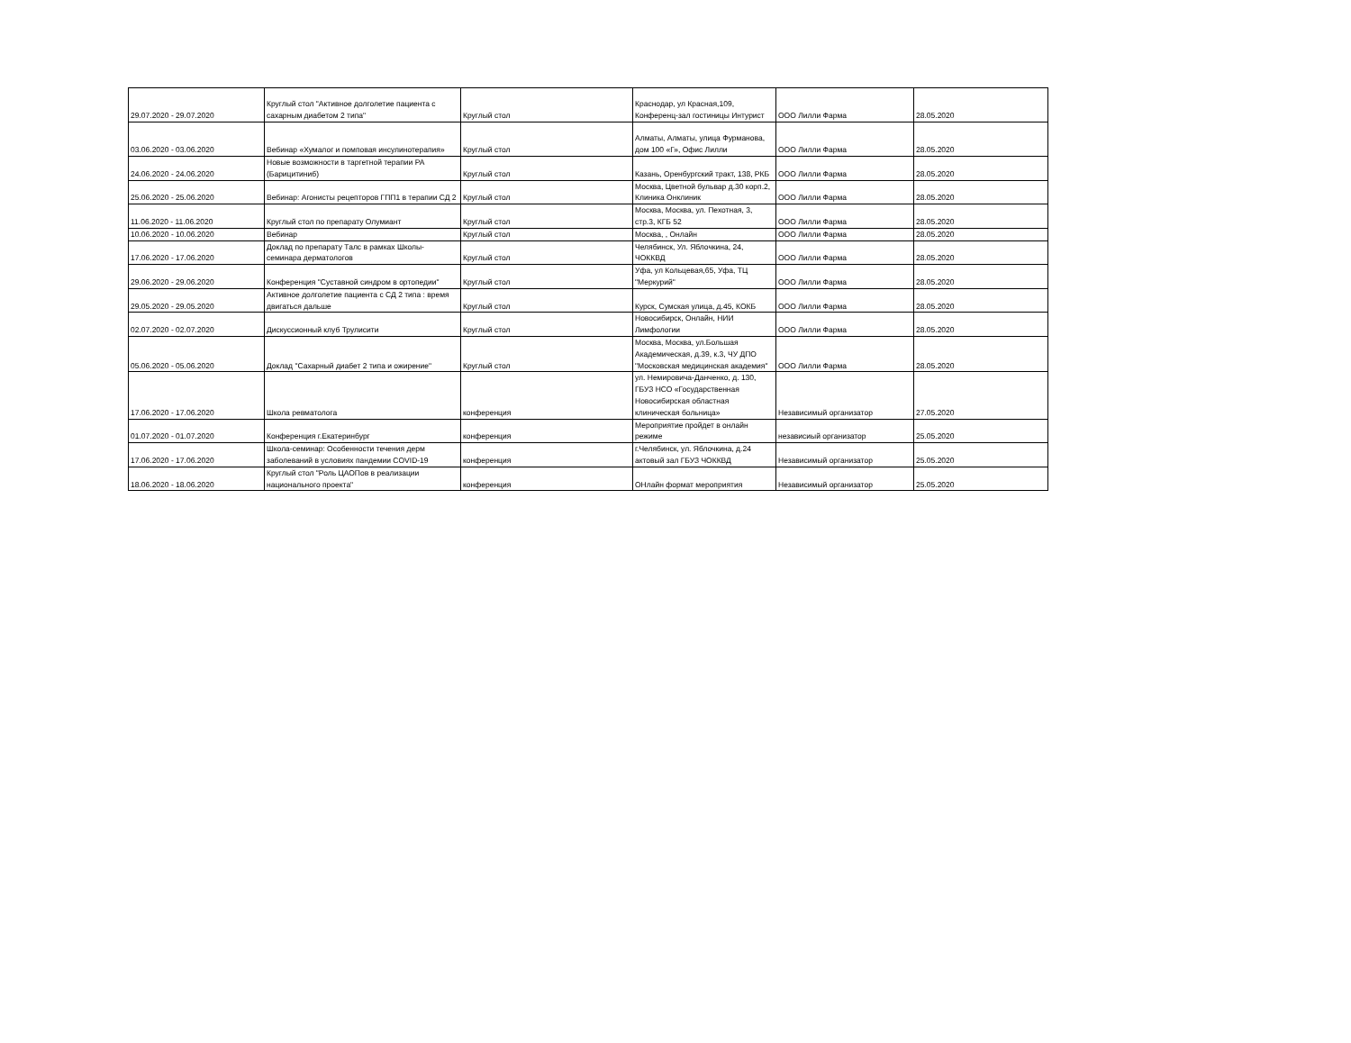| 29.07.2020 - 29.07.2020 | Круглый стол "Активное долголетие пациента с сахарным диабетом 2 типа" | Круглый стол | Краснодар, ул Красная,109, Конференц-зал гостиницы Интурист | ООО Лилли Фарма | 28.05.2020 |
| 03.06.2020 - 03.06.2020 | Вебинар «Хумалог и помповая инсулинотерапия» | Круглый стол | Алматы, Алматы, улица Фурманова, дом 100 «Г», Офис Лилли | ООО Лилли Фарма | 28.05.2020 |
| 24.06.2020 - 24.06.2020 | Новые возможности в таргетной терапии РА (Барицитиниб) | Круглый стол | Казань, Оренбургский тракт, 138, РКБ | ООО Лилли Фарма | 28.05.2020 |
| 25.06.2020 - 25.06.2020 | Вебинар: Агонисты рецепторов ГПП1 в терапии СД 2 | Круглый стол | Москва, Цветной бульвар д.30 корп.2, Клиника Онклиник | ООО Лилли Фарма | 28.05.2020 |
| 11.06.2020 - 11.06.2020 | Круглый стол по препарату Олумиант | Круглый стол | Москва, Москва, ул. Пехотная, 3, стр.3, КГБ 52 | ООО Лилли Фарма | 28.05.2020 |
| 10.06.2020 - 10.06.2020 | Вебинар | Круглый стол | Москва, , Онлайн | ООО Лилли Фарма | 28.05.2020 |
| 17.06.2020 - 17.06.2020 | Доклад по препарату Талс в рамках Школы-семинара дерматологов | Круглый стол | Челябинск, Ул. Яблочкина, 24, ЧОККВД | ООО Лилли Фарма | 28.05.2020 |
| 29.06.2020 - 29.06.2020 | Конференция "Суставной синдром в ортопедии" | Круглый стол | Уфа, ул Кольцевая,65, Уфа, ТЦ "Меркурий" | ООО Лилли Фарма | 28.05.2020 |
| 29.05.2020 - 29.05.2020 | Активное долголетие пациента с СД 2 типа : время двигаться дальше | Круглый стол | Курск, Сумская улица, д.45, КОКБ | ООО Лилли Фарма | 28.05.2020 |
| 02.07.2020 - 02.07.2020 | Дискуссионный клуб Трулисити | Круглый стол | Новосибирск, Онлайн, НИИ Лимфологии | ООО Лилли Фарма | 28.05.2020 |
| 05.06.2020 - 05.06.2020 | Доклад "Сахарный диабет 2 типа и ожирение" | Круглый стол | Москва, Москва, ул.Большая Академическая, д.39, к.3, ЧУ ДПО "Московская медицинская академия" | ООО Лилли Фарма | 28.05.2020 |
| 17.06.2020 - 17.06.2020 | Школа ревматолога | конференция | ул. Немировича-Данченко, д. 130, ГБУЗ НСО «Государственная Новосибирская областная клиническая больница» | Независимый организатор | 27.05.2020 |
| 01.07.2020 - 01.07.2020 | Конференция г.Екатеринбург | конференция | Мероприятие пройдет в онлайн режиме | независиый организатор | 25.05.2020 |
| 17.06.2020 - 17.06.2020 | Школа-семинар: Особенности течения дерм заболеваний в условиях пандемии COVID-19 | конференция | г.Челябинск, ул. Яблочкина, д.24 актовый зал ГБУЗ ЧОККВД | Независимый организатор | 25.05.2020 |
| 18.06.2020 - 18.06.2020 | Круглый стол "Роль ЦАОПов в реализации национального проекта" | конференция | ОНлайн формат мероприятия | Независимый организатор | 25.05.2020 |